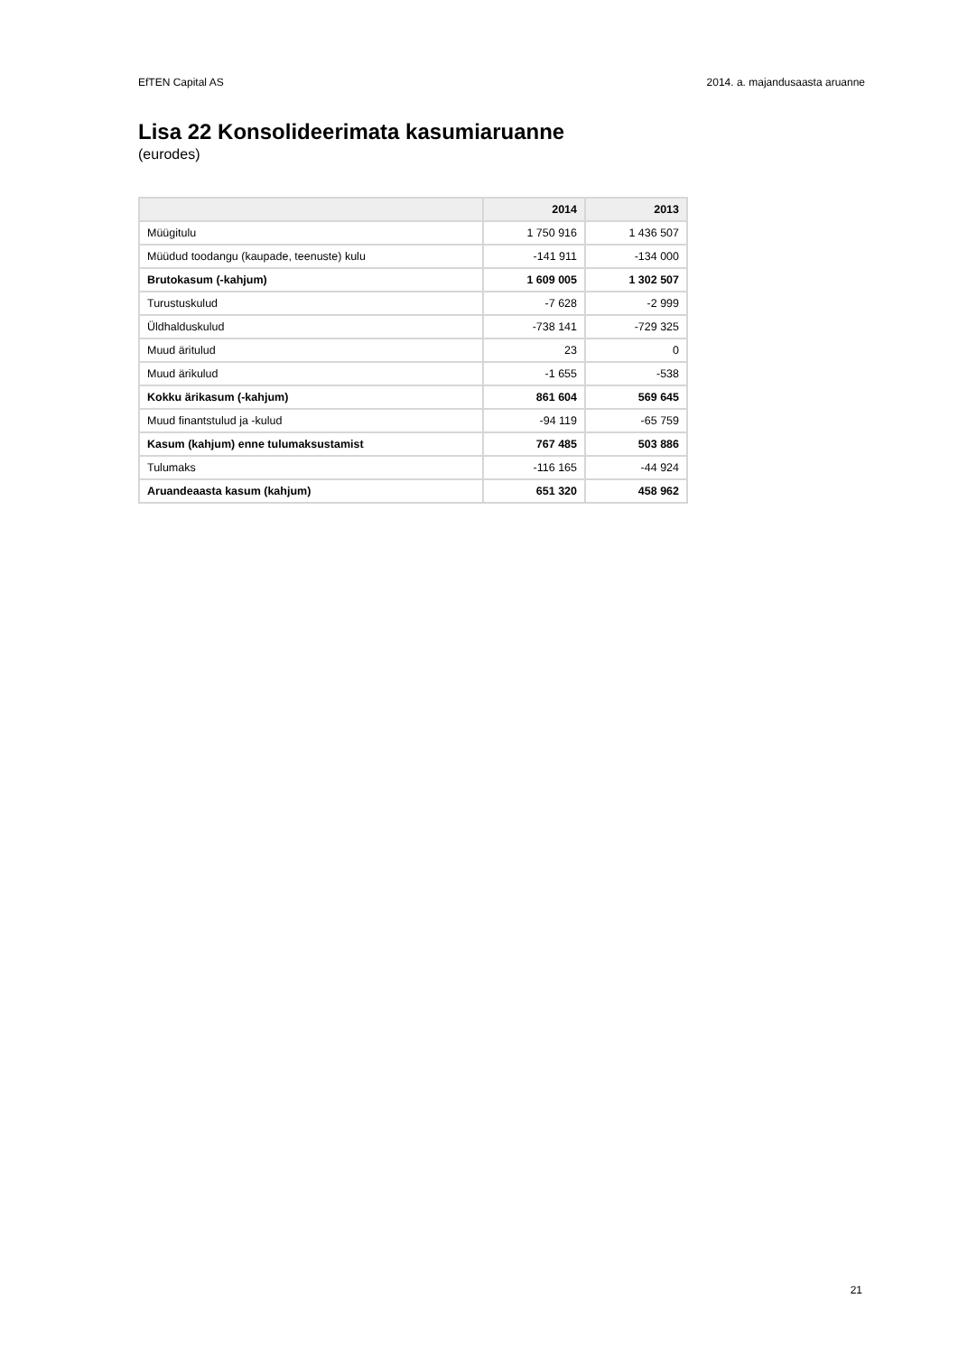EfTEN Capital AS 2014. a. majandusaasta aruanne
Lisa 22 Konsolideerimata kasumiaruanne
(eurodes)
| | 2014 | 2013 |
| --- | --- | --- |
| Müügitulu | 1 750 916 | 1 436 507 |
| Müüdud toodangu (kaupade, teenuste) kulu | -141 911 | -134 000 |
| Brutokasum (-kahjum) | 1 609 005 | 1 302 507 |
| Turustuskulud | -7 628 | -2 999 |
| Üldhalduskulud | -738 141 | -729 325 |
| Muud äritulud | 23 | 0 |
| Muud ärikulud | -1 655 | -538 |
| Kokku ärikasum (-kahjum) | 861 604 | 569 645 |
| Muud finantstulud ja -kulud | -94 119 | -65 759 |
| Kasum (kahjum) enne tulumaksustamist | 767 485 | 503 886 |
| Tulumaks | -116 165 | -44 924 |
| Aruandeaasta kasum (kahjum) | 651 320 | 458 962 |
21